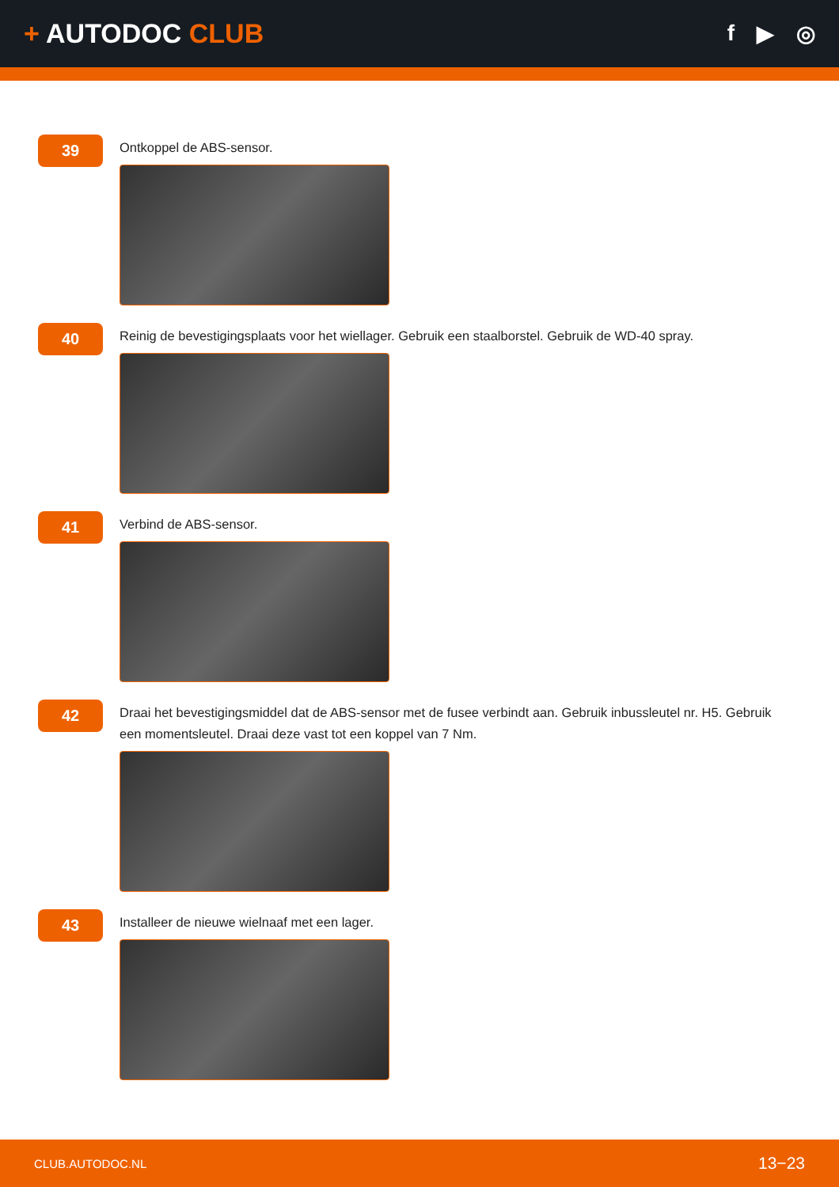+ AUTODOC CLUB
f ▶ ◎
39
Ontkoppel de ABS-sensor.
40
Reinig de bevestigingsplaats voor het wiellager. Gebruik een staalborstel. Gebruik de WD-40 spray.
41
Verbind de ABS-sensor.
42
Draai het bevestigingsmiddel dat de ABS-sensor met de fusee verbindt aan. Gebruik inbussleutel nr. H5. Gebruik een momentsleutel. Draai deze vast tot een koppel van 7 Nm.
43
Installeer de nieuwe wielnaaf met een lager.
CLUB.AUTODOC.NL 13−23